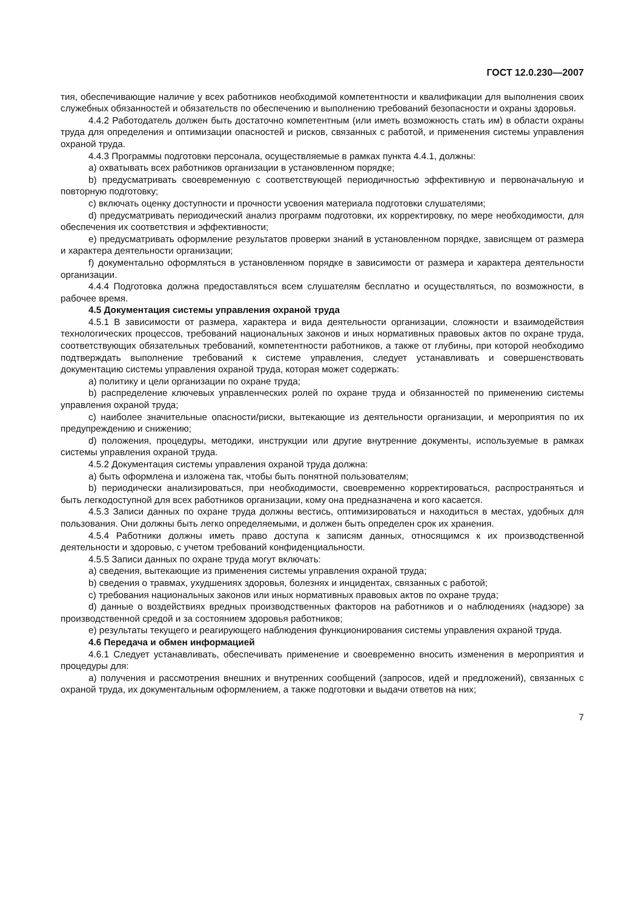ГОСТ 12.0.230—2007
тия, обеспечивающие наличие у всех работников необходимой компетентности и квалификации для выполнения своих служебных обязанностей и обязательств по обеспечению и выполнению требований безопасности и охраны здоровья.
4.4.2 Работодатель должен быть достаточно компетентным (или иметь возможность стать им) в области охраны труда для определения и оптимизации опасностей и рисков, связанных с работой, и применения системы управления охраной труда.
4.4.3 Программы подготовки персонала, осуществляемые в рамках пункта 4.4.1, должны:
a) охватывать всех работников организации в установленном порядке;
b) предусматривать своевременную с соответствующей периодичностью эффективную и первоначальную и повторную подготовку;
c) включать оценку доступности и прочности усвоения материала подготовки слушателями;
d) предусматривать периодический анализ программ подготовки, их корректировку, по мере необходимости, для обеспечения их соответствия и эффективности;
e) предусматривать оформление результатов проверки знаний в установленном порядке, зависящем от размера и характера деятельности организации;
f) документально оформляться в установленном порядке в зависимости от размера и характера деятельности организации.
4.4.4 Подготовка должна предоставляться всем слушателям бесплатно и осуществляться, по возможности, в рабочее время.
4.5 Документация системы управления охраной труда
4.5.1 В зависимости от размера, характера и вида деятельности организации, сложности и взаимодействия технологических процессов, требований национальных законов и иных нормативных правовых актов по охране труда, соответствующих обязательных требований, компетентности работников, а также от глубины, при которой необходимо подтверждать выполнение требований к системе управления, следует устанавливать и совершенствовать документацию системы управления охраной труда, которая может содержать:
a) политику и цели организации по охране труда;
b) распределение ключевых управленческих ролей по охране труда и обязанностей по применению системы управления охраной труда;
c) наиболее значительные опасности/риски, вытекающие из деятельности организации, и мероприятия по их предупреждению и снижению;
d) положения, процедуры, методики, инструкции или другие внутренние документы, используемые в рамках системы управления охраной труда.
4.5.2 Документация системы управления охраной труда должна:
a) быть оформлена и изложена так, чтобы быть понятной пользователям;
b) периодически анализироваться, при необходимости, своевременно корректироваться, распространяться и быть легкодоступной для всех работников организации, кому она предназначена и кого касается.
4.5.3 Записи данных по охране труда должны вестись, оптимизироваться и находиться в местах, удобных для пользования. Они должны быть легко определяемыми, и должен быть определен срок их хранения.
4.5.4 Работники должны иметь право доступа к записям данных, относящимся к их производственной деятельности и здоровью, с учетом требований конфиденциальности.
4.5.5 Записи данных по охране труда могут включать:
a) сведения, вытекающие из применения системы управления охраной труда;
b) сведения о травмах, ухудшениях здоровья, болезнях и инцидентах, связанных с работой;
c) требования национальных законов или иных нормативных правовых актов по охране труда;
d) данные о воздействиях вредных производственных факторов на работников и о наблюдениях (надзоре) за производственной средой и за состоянием здоровья работников;
e) результаты текущего и реагирующего наблюдения функционирования системы управления охраной труда.
4.6 Передача и обмен информацией
4.6.1 Следует устанавливать, обеспечивать применение и своевременно вносить изменения в мероприятия и процедуры для:
a) получения и рассмотрения внешних и внутренних сообщений (запросов, идей и предложений), связанных с охраной труда, их документальным оформлением, а также подготовки и выдачи ответов на них;
7